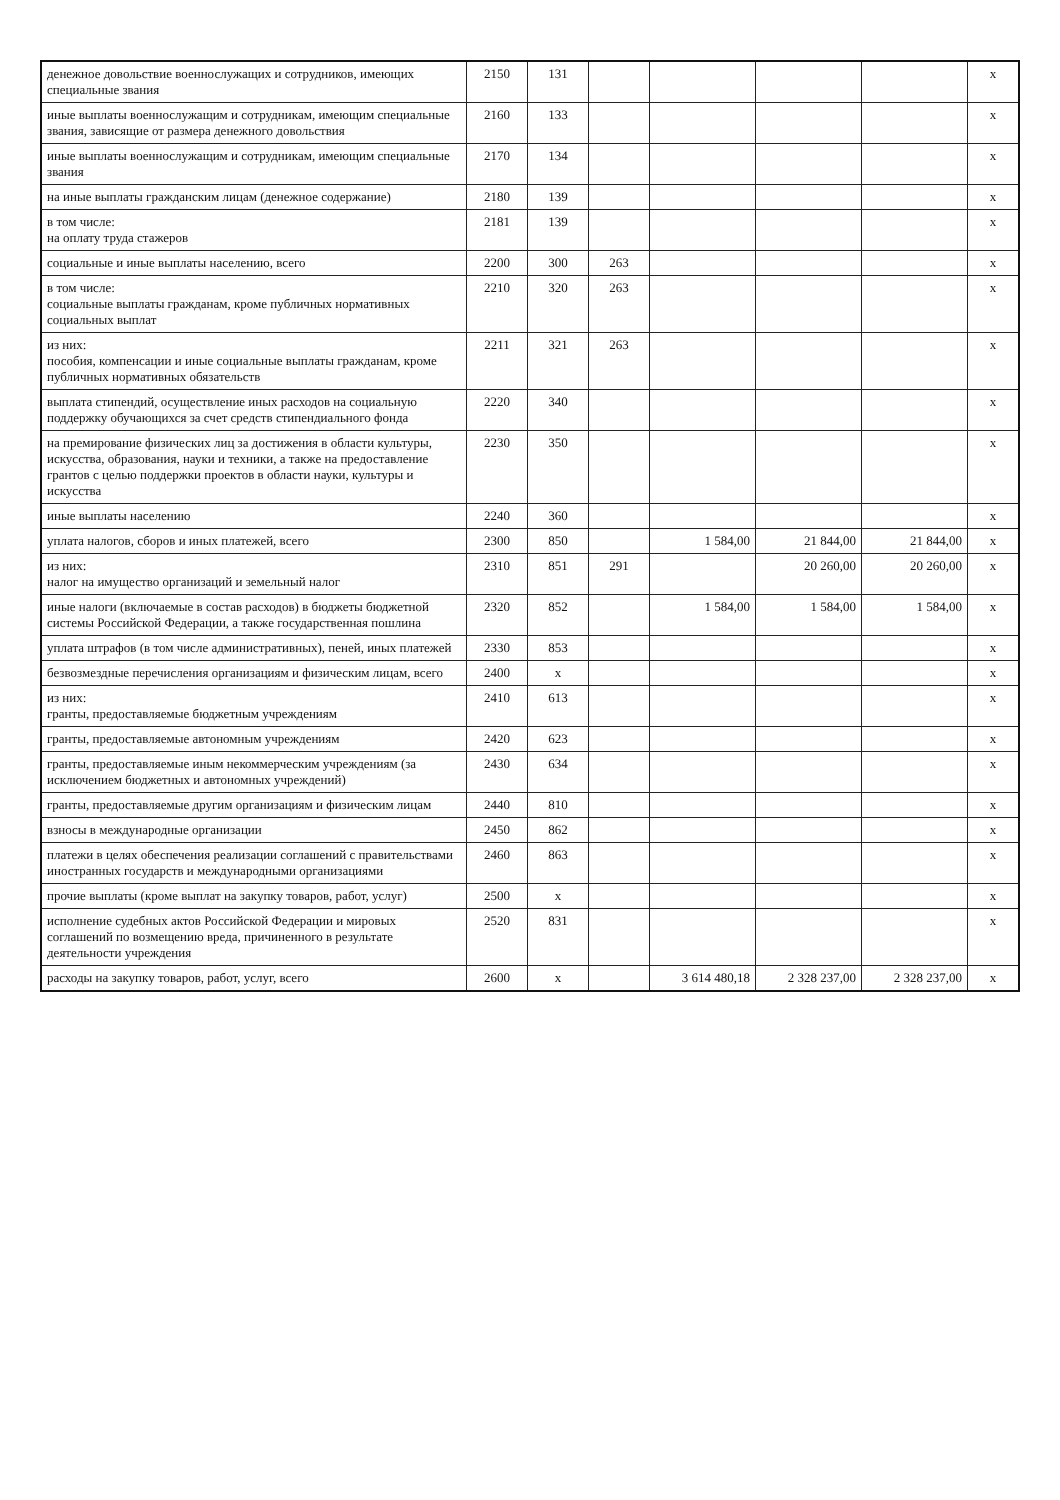| денежное довольствие военнослужащих и сотрудников, имеющих специальные звания | 2150 | 131 | | | | | x |
| иные выплаты военнослужащим и сотрудникам, имеющим специальные звания, зависящие от размера денежного довольствия | 2160 | 133 | | | | | x |
| иные выплаты военнослужащим и сотрудникам, имеющим специальные звания | 2170 | 134 | | | | | x |
| на иные выплаты гражданским лицам (денежное содержание) | 2180 | 139 | | | | | x |
| в том числе: на оплату труда стажеров | 2181 | 139 | | | | | x |
| социальные и иные выплаты населению, всего | 2200 | 300 | 263 | | | | x |
| в том числе: социальные выплаты гражданам, кроме публичных нормативных социальных выплат | 2210 | 320 | 263 | | | | x |
| из них: пособия, компенсации и иные социальные выплаты гражданам, кроме публичных нормативных обязательств | 2211 | 321 | 263 | | | | x |
| выплата стипендий, осуществление иных расходов на социальную поддержку обучающихся за счет средств стипендиального фонда | 2220 | 340 | | | | | x |
| на премирование физических лиц за достижения в области культуры, искусства, образования, науки и техники, а также на предоставление грантов с целью поддержки проектов в области науки, культуры и искусства | 2230 | 350 | | | | | x |
| иные выплаты населению | 2240 | 360 | | | | | x |
| уплата налогов, сборов и иных платежей, всего | 2300 | 850 | | 1 584,00 | 21 844,00 | 21 844,00 | x |
| из них: налог на имущество организаций и земельный налог | 2310 | 851 | 291 | | 20 260,00 | 20 260,00 | x |
| иные налоги (включаемые в состав расходов) в бюджеты бюджетной системы Российской Федерации, а также государственная пошлина | 2320 | 852 | | 1 584,00 | 1 584,00 | 1 584,00 | x |
| уплата штрафов (в том числе административных), пеней, иных платежей | 2330 | 853 | | | | | x |
| безвозмездные перечисления организациям и физическим лицам, всего | 2400 | x | | | | | x |
| из них: гранты, предоставляемые бюджетным учреждениям | 2410 | 613 | | | | | x |
| гранты, предоставляемые автономным учреждениям | 2420 | 623 | | | | | x |
| гранты, предоставляемые иным некоммерческим учреждениям (за исключением бюджетных и автономных учреждений) | 2430 | 634 | | | | | x |
| гранты, предоставляемые другим организациям и физическим лицам | 2440 | 810 | | | | | x |
| взносы в международные организации | 2450 | 862 | | | | | x |
| платежи в целях обеспечения реализации соглашений с правительствами иностранных государств и международными организациями | 2460 | 863 | | | | | x |
| прочие выплаты (кроме выплат на закупку товаров, работ, услуг) | 2500 | x | | | | | x |
| исполнение судебных актов Российской Федерации и мировых соглашений по возмещению вреда, причиненного в результате деятельности учреждения | 2520 | 831 | | | | | x |
| расходы на закупку товаров, работ, услуг, всего | 2600 | x | | 3 614 480,18 | 2 328 237,00 | 2 328 237,00 | x |